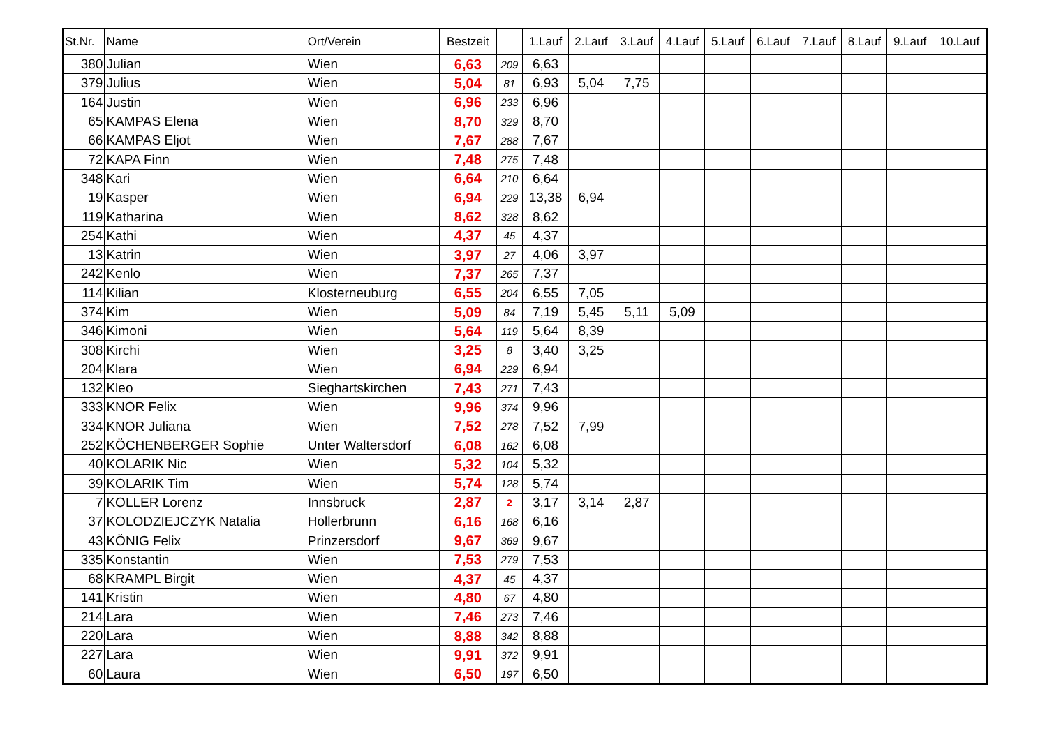| St.Nr. | Name | Ort/Verein | Bestzeit | | 1.Lauf | 2.Lauf | 3.Lauf | 4.Lauf | 5.Lauf | 6.Lauf | 7.Lauf | 8.Lauf | 9.Lauf | 10.Lauf |
| --- | --- | --- | --- | --- | --- | --- | --- | --- | --- | --- | --- | --- | --- | --- |
| 380 | Julian | Wien | 6,63 | 209 | 6,63 | | | | | | | | | |
| 379 | Julius | Wien | 5,04 | 81 | 6,93 | 5,04 | 7,75 | | | | | | | |
| 164 | Justin | Wien | 6,96 | 233 | 6,96 | | | | | | | | | |
| 65 | KAMPAS Elena | Wien | 8,70 | 329 | 8,70 | | | | | | | | | |
| 66 | KAMPAS Eljot | Wien | 7,67 | 288 | 7,67 | | | | | | | | | |
| 72 | KAPA Finn | Wien | 7,48 | 275 | 7,48 | | | | | | | | | |
| 348 | Kari | Wien | 6,64 | 210 | 6,64 | | | | | | | | | |
| 19 | Kasper | Wien | 6,94 | 229 | 13,38 | 6,94 | | | | | | | | |
| 119 | Katharina | Wien | 8,62 | 328 | 8,62 | | | | | | | | | |
| 254 | Kathi | Wien | 4,37 | 45 | 4,37 | | | | | | | | | |
| 13 | Katrin | Wien | 3,97 | 27 | 4,06 | 3,97 | | | | | | | | |
| 242 | Kenlo | Wien | 7,37 | 265 | 7,37 | | | | | | | | | |
| 114 | Kilian | Klosterneuburg | 6,55 | 204 | 6,55 | 7,05 | | | | | | | | |
| 374 | Kim | Wien | 5,09 | 84 | 7,19 | 5,45 | 5,11 | 5,09 | | | | | | |
| 346 | Kimoni | Wien | 5,64 | 119 | 5,64 | 8,39 | | | | | | | | |
| 308 | Kirchi | Wien | 3,25 | 8 | 3,40 | 3,25 | | | | | | | | |
| 204 | Klara | Wien | 6,94 | 229 | 6,94 | | | | | | | | | |
| 132 | Kleo | Sieghartskirchen | 7,43 | 271 | 7,43 | | | | | | | | | |
| 333 | KNOR Felix | Wien | 9,96 | 374 | 9,96 | | | | | | | | | |
| 334 | KNOR Juliana | Wien | 7,52 | 278 | 7,52 | 7,99 | | | | | | | | |
| 252 | KÖCHENBERGER Sophie | Unter Waltersdorf | 6,08 | 162 | 6,08 | | | | | | | | | |
| 40 | KOLARIK Nic | Wien | 5,32 | 104 | 5,32 | | | | | | | | | |
| 39 | KOLARIK Tim | Wien | 5,74 | 128 | 5,74 | | | | | | | | | |
| 7 | KOLLER Lorenz | Innsbruck | 2,87 | 2 | 3,17 | 3,14 | 2,87 | | | | | | | |
| 37 | KOLODZIEJCZYK Natalia | Hollerbrunn | 6,16 | 168 | 6,16 | | | | | | | | | |
| 43 | KÖNIG Felix | Prinzersdorf | 9,67 | 369 | 9,67 | | | | | | | | | |
| 335 | Konstantin | Wien | 7,53 | 279 | 7,53 | | | | | | | | | |
| 68 | KRAMPL Birgit | Wien | 4,37 | 45 | 4,37 | | | | | | | | | |
| 141 | Kristin | Wien | 4,80 | 67 | 4,80 | | | | | | | | | |
| 214 | Lara | Wien | 7,46 | 273 | 7,46 | | | | | | | | | |
| 220 | Lara | Wien | 8,88 | 342 | 8,88 | | | | | | | | | |
| 227 | Lara | Wien | 9,91 | 372 | 9,91 | | | | | | | | | |
| 60 | Laura | Wien | 6,50 | 197 | 6,50 | | | | | | | | | |